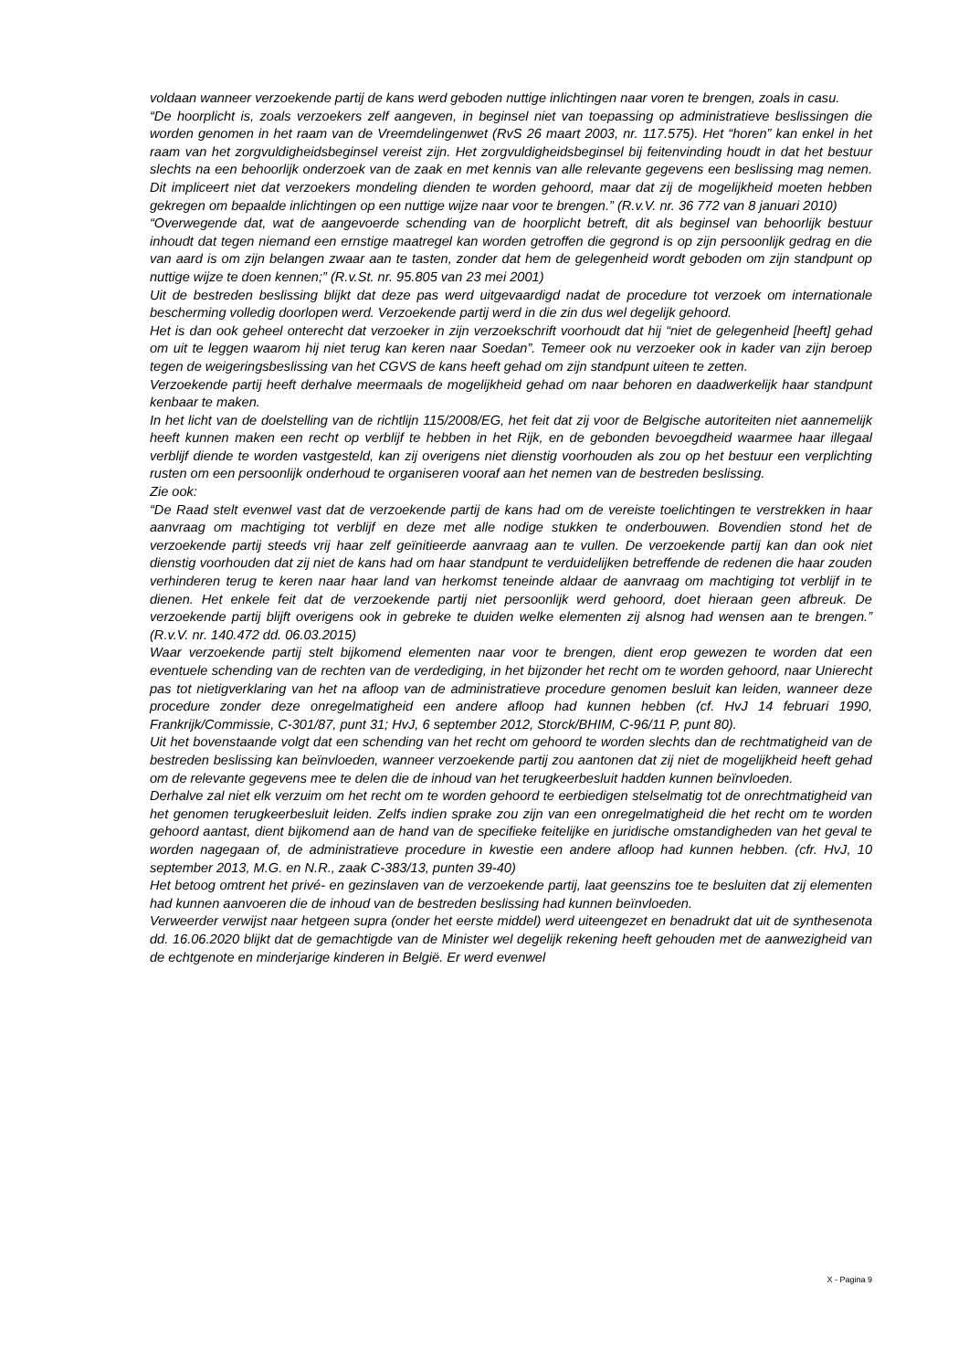voldaan wanneer verzoekende partij de kans werd geboden nuttige inlichtingen naar voren te brengen, zoals in casu.
“De hoorplicht is, zoals verzoekers zelf aangeven, in beginsel niet van toepassing op administratieve beslissingen die worden genomen in het raam van de Vreemdelingenwet (RvS 26 maart 2003, nr. 117.575). Het “horen” kan enkel in het raam van het zorgvuldigheidsbeginsel vereist zijn. Het zorgvuldigheidsbeginsel bij feitenvinding houdt in dat het bestuur slechts na een behoorlijk onderzoek van de zaak en met kennis van alle relevante gegevens een beslissing mag nemen. Dit impliceert niet dat verzoekers mondeling dienden te worden gehoord, maar dat zij de mogelijkheid moeten hebben gekregen om bepaalde inlichtingen op een nuttige wijze naar voor te brengen.” (R.v.V. nr. 36 772 van 8 januari 2010)
“Overwegende dat, wat de aangevoerde schending van de hoorplicht betreft, dit als beginsel van behoorlijk bestuur inhoudt dat tegen niemand een ernstige maatregel kan worden getroffen die gegrond is op zijn persoonlijk gedrag en die van aard is om zijn belangen zwaar aan te tasten, zonder dat hem de gelegenheid wordt geboden om zijn standpunt op nuttige wijze te doen kennen;” (R.v.St. nr. 95.805 van 23 mei 2001)
Uit de bestreden beslissing blijkt dat deze pas werd uitgevaardigd nadat de procedure tot verzoek om internationale bescherming volledig doorlopen werd. Verzoekende partij werd in die zin dus wel degelijk gehoord.
Het is dan ook geheel onterecht dat verzoeker in zijn verzoekschrift voorhoudt dat hij “niet de gelegenheid [heeft] gehad om uit te leggen waarom hij niet terug kan keren naar Soedan”. Temeer ook nu verzoeker ook in kader van zijn beroep tegen de weigeringsbeslissing van het CGVS de kans heeft gehad om zijn standpunt uiteen te zetten.
Verzoekende partij heeft derhalve meermaals de mogelijkheid gehad om naar behoren en daadwerkelijk haar standpunt kenbaar te maken.
In het licht van de doelstelling van de richtlijn 115/2008/EG, het feit dat zij voor de Belgische autoriteiten niet aannemelijk heeft kunnen maken een recht op verblijf te hebben in het Rijk, en de gebonden bevoegdheid waarmee haar illegaal verblijf diende te worden vastgesteld, kan zij overigens niet dienstig voorhouden als zou op het bestuur een verplichting rusten om een persoonlijk onderhoud te organiseren vooraf aan het nemen van de bestreden beslissing.
Zie ook:
“De Raad stelt evenwel vast dat de verzoekende partij de kans had om de vereiste toelichtingen te verstrekken in haar aanvraag om machtiging tot verblijf en deze met alle nodige stukken te onderbouwen. Bovendien stond het de verzoekende partij steeds vrij haar zelf geïnitieerde aanvraag aan te vullen. De verzoekende partij kan dan ook niet dienstig voorhouden dat zij niet de kans had om haar standpunt te verduidelijken betreffende de redenen die haar zouden verhinderen terug te keren naar haar land van herkomst teneinde aldaar de aanvraag om machtiging tot verblijf in te dienen. Het enkele feit dat de verzoekende partij niet persoonlijk werd gehoord, doet hieraan geen afbreuk. De verzoekende partij blijft overigens ook in gebreke te duiden welke elementen zij alsnog had wensen aan te brengen.” (R.v.V. nr. 140.472 dd. 06.03.2015)
Waar verzoekende partij stelt bijkomend elementen naar voor te brengen, dient erop gewezen te worden dat een eventuele schending van de rechten van de verdediging, in het bijzonder het recht om te worden gehoord, naar Unierecht pas tot nietigverklaring van het na afloop van de administratieve procedure genomen besluit kan leiden, wanneer deze procedure zonder deze onregelmatigheid een andere afloop had kunnen hebben (cf. HvJ 14 februari 1990, Frankrijk/Commissie, C-301/87, punt 31; HvJ, 6 september 2012, Storck/BHIM, C-96/11 P, punt 80).
Uit het bovenstaande volgt dat een schending van het recht om gehoord te worden slechts dan de rechtmatigheid van de bestreden beslissing kan beïnvloeden, wanneer verzoekende partij zou aantonen dat zij niet de mogelijkheid heeft gehad om de relevante gegevens mee te delen die de inhoud van het terugkeerbesluit hadden kunnen beïnvloeden.
Derhalve zal niet elk verzuim om het recht om te worden gehoord te eerbiedigen stelselmatig tot de onrechtmatigheid van het genomen terugkeerbesluit leiden. Zelfs indien sprake zou zijn van een onregelmatigheid die het recht om te worden gehoord aantast, dient bijkomend aan de hand van de specifieke feitelijke en juridische omstandigheden van het geval te worden nagegaan of, de administratieve procedure in kwestie een andere afloop had kunnen hebben. (cfr. HvJ, 10 september 2013, M.G. en N.R., zaak C-383/13, punten 39-40)
Het betoog omtrent het privé- en gezinslaven van de verzoekende partij, laat geenszins toe te besluiten dat zij elementen had kunnen aanvoeren die de inhoud van de bestreden beslissing had kunnen beïnvloeden.
Verweerder verwijst naar hetgeen supra (onder het eerste middel) werd uiteengezet en benadrukt dat uit de synthesenota dd. 16.06.2020 blijkt dat de gemachtigde van de Minister wel degelijk rekening heeft gehouden met de aanwezigheid van de echtgenote en minderjarige kinderen in België. Er werd evenwel
X - Pagina 9